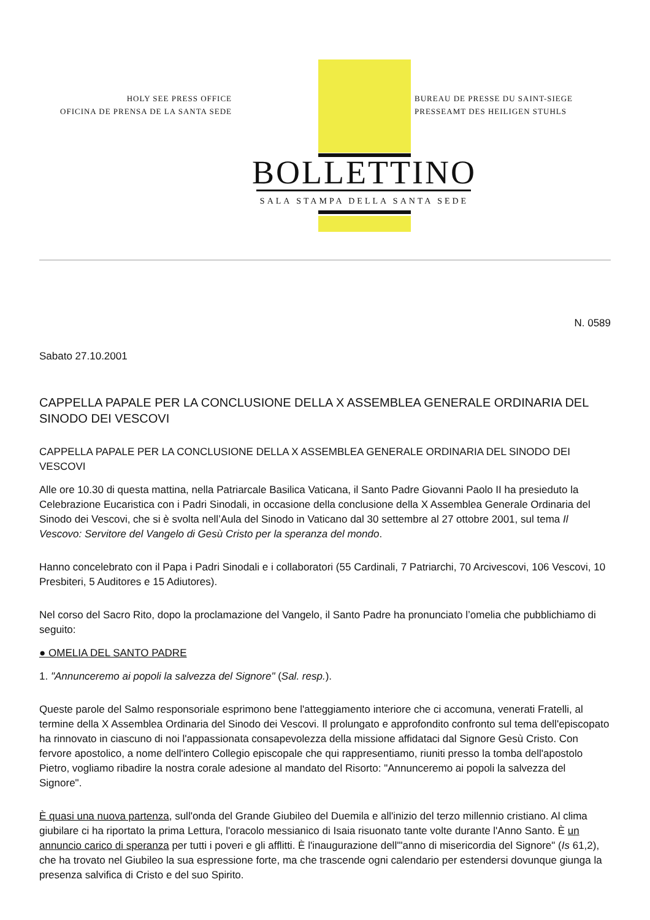HOLY SEE PRESS OFFICE
OFICINA DE PRENSA DE LA SANTA SEDE
BUREAU DE PRESSE DU SAINT-SIEGE
PRESSEAMT DES HEILIGEN STUHLS
BOLLETTINO
SALA STAMPA DELLA SANTA SEDE
N. 0589
Sabato 27.10.2001
CAPPELLA PAPALE PER LA CONCLUSIONE DELLA X ASSEMBLEA GENERALE ORDINARIA DEL SINODO DEI VESCOVI
CAPPELLA PAPALE PER LA CONCLUSIONE DELLA X ASSEMBLEA GENERALE ORDINARIA DEL SINODO DEI VESCOVI
Alle ore 10.30 di questa mattina, nella Patriarcale Basilica Vaticana, il Santo Padre Giovanni Paolo II ha presieduto la Celebrazione Eucaristica con i Padri Sinodali, in occasione della conclusione della X Assemblea Generale Ordinaria del Sinodo dei Vescovi, che si è svolta nell’Aula del Sinodo in Vaticano dal 30 settembre al 27 ottobre 2001, sul tema Il Vescovo: Servitore del Vangelo di Gesù Cristo per la speranza del mondo.
Hanno concelebrato con il Papa i Padri Sinodali e i collaboratori (55 Cardinali, 7 Patriarchi, 70 Arcivescovi, 106 Vescovi, 10 Presbiteri, 5 Auditores e 15 Adiutores).
Nel corso del Sacro Rito, dopo la proclamazione del Vangelo, il Santo Padre ha pronunciato l’omelia che pubblichiamo di seguito:
● OMELIA DEL SANTO PADRE
1. "Annunceremo ai popoli la salvezza del Signore" (Sal. resp.).
Queste parole del Salmo responsoriale esprimono bene l'atteggiamento interiore che ci accomuna, venerati Fratelli, al termine della X Assemblea Ordinaria del Sinodo dei Vescovi. Il prolungato e approfondito confronto sul tema dell'episcopato ha rinnovato in ciascuno di noi l'appassionata consapevolezza della missione affidataci dal Signore Gesù Cristo. Con fervore apostolico, a nome dell'intero Collegio episcopale che qui rappresentiamo, riuniti presso la tomba dell'apostolo Pietro, vogliamo ribadire la nostra corale adesione al mandato del Risorto: "Annunceremo ai popoli la salvezza del Signore".
È quasi una nuova partenza, sull'onda del Grande Giubileo del Duemila e all'inizio del terzo millennio cristiano. Al clima giubilare ci ha riportato la prima Lettura, l'oracolo messianico di Isaia risuonato tante volte durante l'Anno Santo. È un annuncio carico di speranza per tutti i poveri e gli afflitti. È l'inaugurazione dell'"anno di misericordia del Signore" (Is 61,2), che ha trovato nel Giubileo la sua espressione forte, ma che trascende ogni calendario per estendersi dovunque giunga la presenza salvifica di Cristo e del suo Spirito.